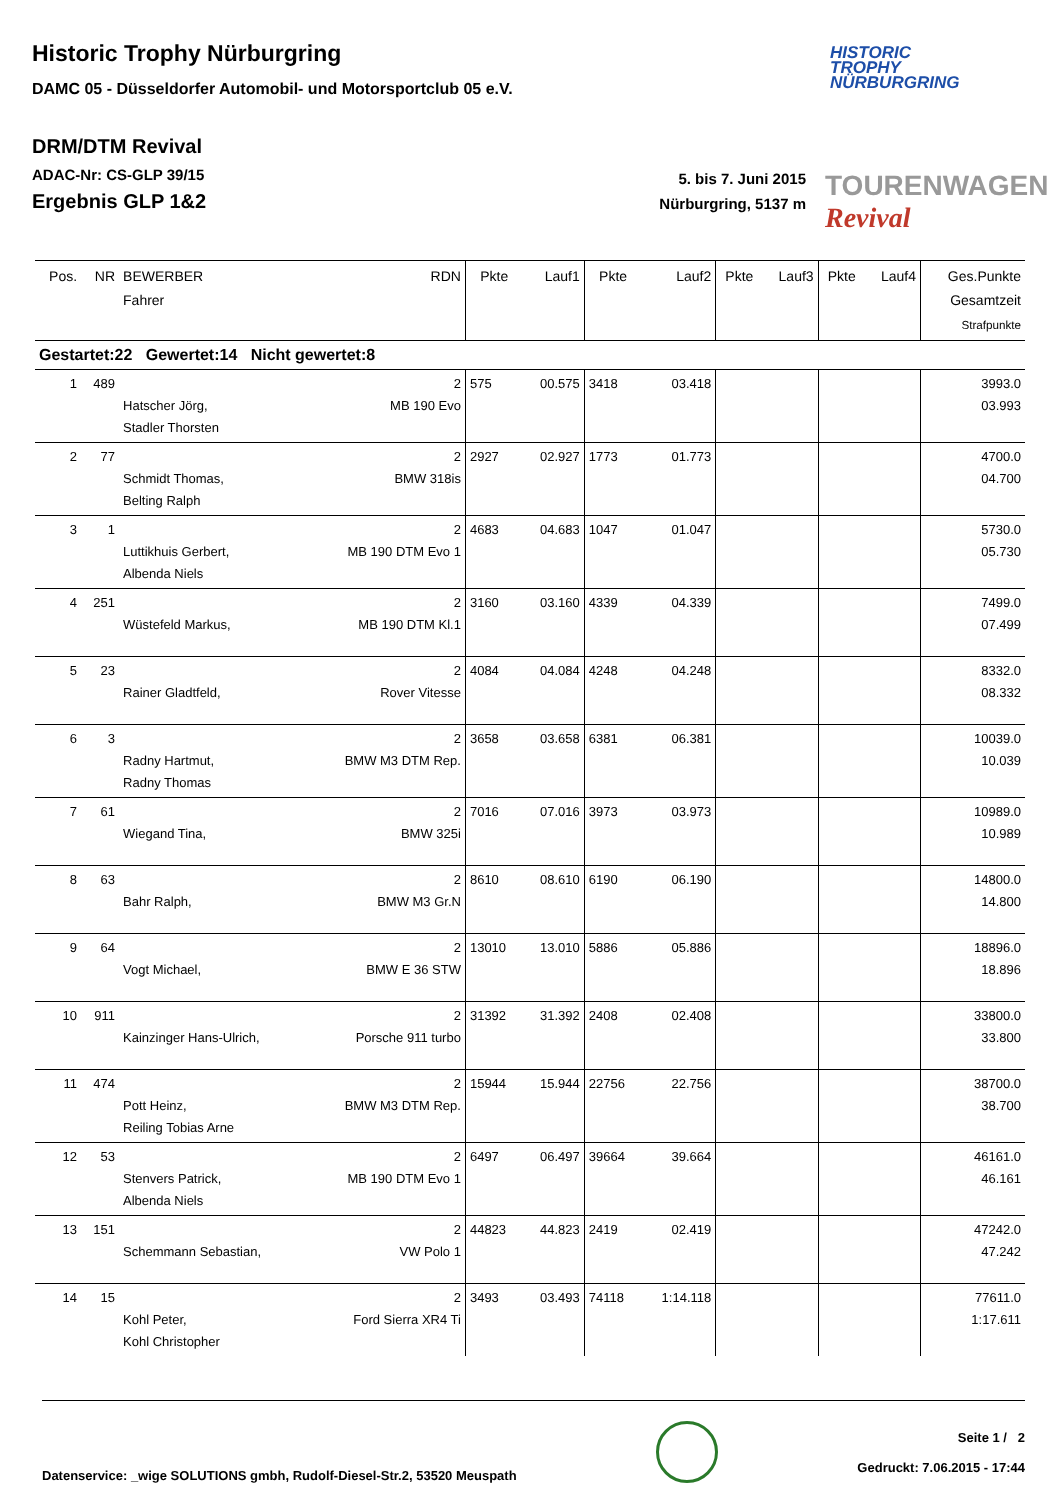Historic Trophy Nürburgring
DAMC 05 - Düsseldorfer Automobil- und Motorsportclub 05 e.V.
HISTORIC
TROPHY
NÜRBURGRING
DRM/DTM Revival
ADAC-Nr: CS-GLP 39/15
Ergebnis GLP 1&2
5. bis 7. Juni 2015
Nürburgring, 5137 m
TOURENWAGEN Revival
| Pos. | NR | BEWERBER Fahrer | RDN | Pkte | Lauf1 | Pkte | Lauf2 | Pkte | Lauf3 | Pkte | Lauf4 | Ges.Punkte Gesamtzeit Strafpunkte |
| --- | --- | --- | --- | --- | --- | --- | --- | --- | --- | --- | --- | --- |
| Gestartet:22 Gewertet:14 Nicht gewertet:8 | | | | | | | | | | | | |
| 1 | 489 | Hatscher Jörg, Stadler Thorsten | 2 MB 190 Evo | 575 | 00.575 | 3418 | 03.418 | | | | | 3993.0 03.993 |
| 2 | 77 | Schmidt Thomas, Belting Ralph | 2 BMW 318is | 2927 | 02.927 | 1773 | 01.773 | | | | | 4700.0 04.700 |
| 3 | 1 | Luttikhuis Gerbert, Albenda Niels | 2 MB 190 DTM Evo 1 | 4683 | 04.683 | 1047 | 01.047 | | | | | 5730.0 05.730 |
| 4 | 251 | Wüstefeld Markus, | 2 MB 190 DTM Kl.1 | 3160 | 03.160 | 4339 | 04.339 | | | | | 7499.0 07.499 |
| 5 | 23 | Rainer Gladtfeld, | 2 Rover Vitesse | 4084 | 04.084 | 4248 | 04.248 | | | | | 8332.0 08.332 |
| 6 | 3 | Radny Hartmut, Radny Thomas | 2 BMW M3 DTM Rep. | 3658 | 03.658 | 6381 | 06.381 | | | | | 10039.0 10.039 |
| 7 | 61 | Wiegand Tina, | 2 BMW 325i | 7016 | 07.016 | 3973 | 03.973 | | | | | 10989.0 10.989 |
| 8 | 63 | Bahr Ralph, | 2 BMW M3 Gr.N | 8610 | 08.610 | 6190 | 06.190 | | | | | 14800.0 14.800 |
| 9 | 64 | Vogt Michael, | 2 BMW E 36 STW | 13010 | 13.010 | 5886 | 05.886 | | | | | 18896.0 18.896 |
| 10 | 911 | Kainzinger Hans-Ulrich, | 2 Porsche 911 turbo | 31392 | 31.392 | 2408 | 02.408 | | | | | 33800.0 33.800 |
| 11 | 474 | Pott Heinz, Reiling Tobias Arne | 2 BMW M3 DTM Rep. | 15944 | 15.944 | 22756 | 22.756 | | | | | 38700.0 38.700 |
| 12 | 53 | Stenvers Patrick, Albenda Niels | 2 MB 190 DTM Evo 1 | 6497 | 06.497 | 39664 | 39.664 | | | | | 46161.0 46.161 |
| 13 | 151 | Schemmann Sebastian, | 2 VW Polo 1 | 44823 | 44.823 | 2419 | 02.419 | | | | | 47242.0 47.242 |
| 14 | 15 | Kohl Peter, Kohl Christopher | 2 Ford Sierra XR4 Ti | 3493 | 03.493 | 74118 | 1:14.118 | | | | | 77611.0 1:17.611 |
Datenservice: _wige SOLUTIONS gmbh, Rudolf-Diesel-Str.2, 53520 Meuspath
Seite 1 / 2
Gedruckt: 7.06.2015 - 17:44